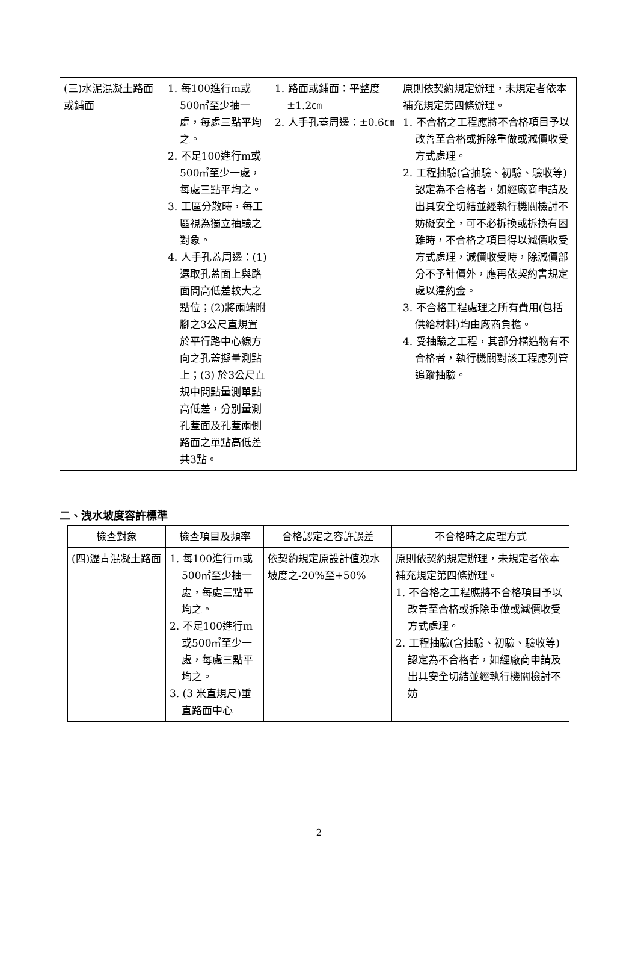| (三)水泥混凝土路面或鋪面 | 1. 每100進行m或500㎡至少抽一處，每處三點平均之。 2. 不足100進行m或500㎡至少一處，每處三點平均之。 3. 工區分散時，每工區視為獨立抽驗之對象。 4. 人手孔蓋周邊：(1)選取孔蓋面上與路面間高低差較大之點位；(2)將兩端附腳之3公尺直規置於平行路中心線方向之孔蓋擬量測點上；(3) 於3公尺直規中間點量測單點高低差，分別量測孔蓋面及孔蓋兩側路面之單點高低差共3點。 | 1. 路面或鋪面：平整度±1.2㎝ 2. 人手孔蓋周邊：±0.6㎝ | 原則依契約規定辦理，未規定者依本補充規定第四條辦理。 1. 不合格之工程應將不合格項目予以改善至合格或拆除重做或減價收受方式處理。 2. 工程抽驗(含抽驗、初驗、驗收等)認定為不合格者，如經廠商申請及出具安全切結並經執行機關檢討不妨礙安全，可不必拆換或拆換有困難時，不合格之項目得以減價收受方式處理，減價收受時，除減價部分不予計價外，應再依契約書規定處以違約金。 3. 不合格工程處理之所有費用(包括供給材料)均由廠商負擔。 4. 受抽驗之工程，其部分構造物有不合格者，執行機關對該工程應列管追蹤抽驗。 |
二、洩水坡度容許標準
| 檢查對象 | 檢查項目及頻率 | 合格認定之容許誤差 | 不合格時之處理方式 |
| --- | --- | --- | --- |
| (四)瀝青混凝土路面 | 1. 每100進行m或500㎡至少抽一處，每處三點平均之。 2. 不足100進行m或500㎡至少一處，每處三點平均之。 3. (3 米直規尺)垂直路面中心 | 依契約規定原設計值洩水坡度之-20%至+50% | 原則依契約規定辦理，未規定者依本補充規定第四條辦理。 1. 不合格之工程應將不合格項目予以改善至合格或拆除重做或減價收受方式處理。 2. 工程抽驗(含抽驗、初驗、驗收等)認定為不合格者，如經廠商申請及出具安全切結並經執行機關檢討不妨 |
2